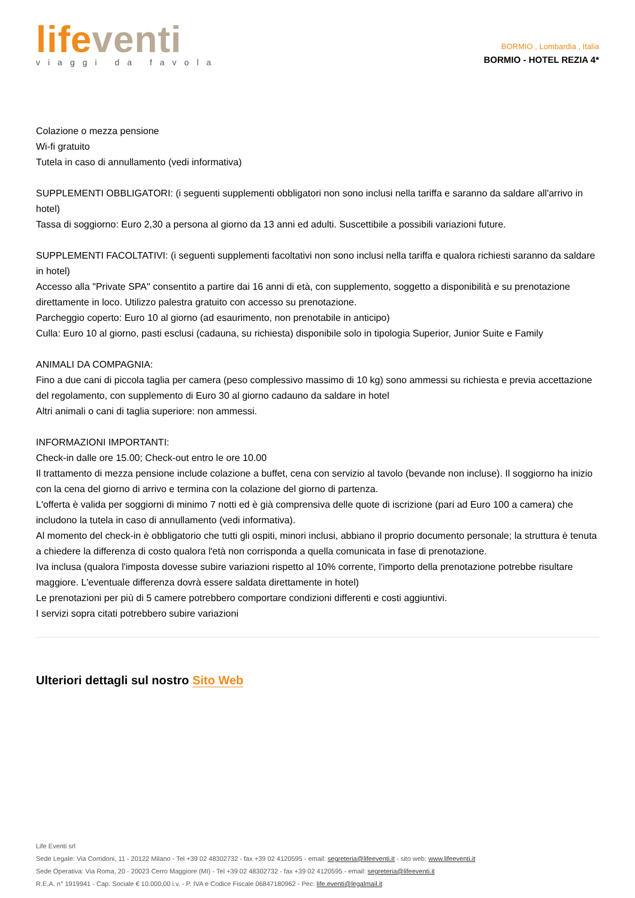life venti
viaggi da favola
BORMIO , Lombardia , Italia
BORMIO - HOTEL REZIA 4*
Colazione o mezza pensione
Wi-fi gratuito
Tutela in caso di annullamento (vedi informativa)
SUPPLEMENTI OBBLIGATORI: (i seguenti supplementi obbligatori non sono inclusi nella tariffa e saranno da saldare all'arrivo in hotel)
Tassa di soggiorno: Euro 2,30 a persona al giorno da 13 anni ed adulti. Suscettibile a possibili variazioni future.
SUPPLEMENTI FACOLTATIVI: (i seguenti supplementi facoltativi non sono inclusi nella tariffa e qualora richiesti saranno da saldare in hotel)
Accesso alla "Private SPA" consentito a partire dai 16 anni di età, con supplemento, soggetto a disponibilità e su prenotazione direttamente in loco. Utilizzo palestra gratuito con accesso su prenotazione.
Parcheggio coperto: Euro 10 al giorno (ad esaurimento, non prenotabile in anticipo)
Culla: Euro 10 al giorno, pasti esclusi (cadauna, su richiesta) disponibile solo in tipologia Superior, Junior Suite e Family
ANIMALI DA COMPAGNIA:
Fino a due cani di piccola taglia per camera (peso complessivo massimo di 10 kg) sono ammessi su richiesta e previa accettazione del regolamento, con supplemento di Euro 30 al giorno cadauno da saldare in hotel
Altri animali o cani di taglia superiore: non ammessi.
INFORMAZIONI IMPORTANTI:
Check-in dalle ore 15.00; Check-out entro le ore 10.00
Il trattamento di mezza pensione include colazione a buffet, cena con servizio al tavolo (bevande non incluse). Il soggiorno ha inizio con la cena del giorno di arrivo e termina con la colazione del giorno di partenza.
L'offerta è valida per soggiorni di minimo 7 notti ed è già comprensiva delle quote di iscrizione (pari ad Euro 100 a camera) che includono la tutela in caso di annullamento (vedi informativa).
Al momento del check-in è obbligatorio che tutti gli ospiti, minori inclusi, abbiano il proprio documento personale; la struttura è tenuta a chiedere la differenza di costo qualora l'età non corrisponda a quella comunicata in fase di prenotazione.
Iva inclusa (qualora l'imposta dovesse subire variazioni rispetto al 10% corrente, l'importo della prenotazione potrebbe risultare maggiore. L'eventuale differenza dovrà essere saldata direttamente in hotel)
Le prenotazioni per più di 5 camere potrebbero comportare condizioni differenti e costi aggiuntivi.
I servizi sopra citati potrebbero subire variazioni
Ulteriori dettagli sul nostro Sito Web
Life Eventi srl
Sede Legale: Via Corridoni, 11 - 20122 Milano - Tel +39 02 48302732 - fax +39 02 4120595 - email: segreteria@lifeeventi.it - sito web: www.lifeeventi.it
Sede Operativa: Via Roma, 20 - 20023 Cerro Maggiore (MI) - Tel +39 02 48302732 - fax +39 02 4120595 - email: segreteria@lifeeventi.it
R.E.A. n° 1919941 - Cap. Sociale € 10.000,00 i.v. - P. IVA e Codice Fiscale 06847180962 - Pec: life.eventi@legalmail.it